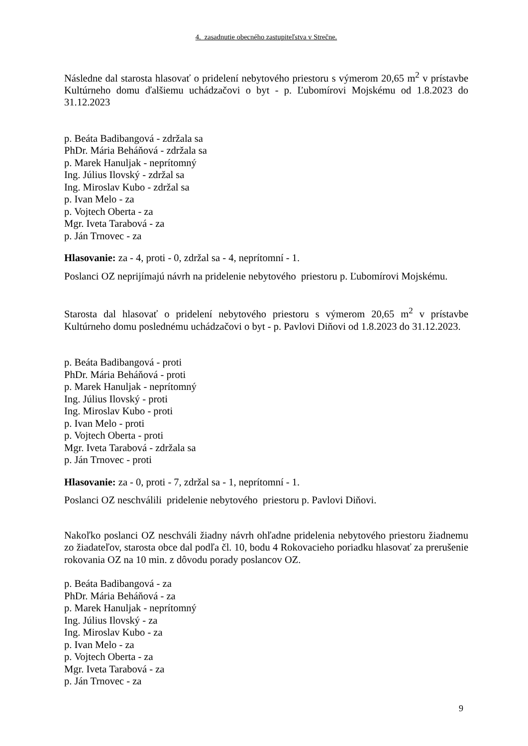4. zasadnutie obecného zastupiteľstva v Strečne.
Následne dal starosta hlasovať o pridelení nebytového priestoru s výmerom 20,65 m<sup>2</sup> v prístavbe Kultúrneho domu ďalšiemu uchádzačovi o byt - p. Ľubomírovi Mojskému od 1.8.2023 do 31.12.2023
p. Beáta Badibangová - zdržala sa
PhDr. Mária Beháňová - zdržala sa
p. Marek Hanuljak - neprítomný
Ing. Július Ilovský - zdržal sa
Ing. Miroslav Kubo - zdržal sa
p. Ivan Melo - za
p. Vojtech Oberta - za
Mgr. Iveta Tarabová - za
p. Ján Trnovec - za
Hlasovanie: za - 4, proti - 0, zdržal sa - 4, neprítomní - 1.
Poslanci OZ neprijímajú návrh na pridelenie nebytového priestoru p. Ľubomírovi Mojskému.
Starosta dal hlasovať o pridelení nebytového priestoru s výmerom 20,65 m<sup>2</sup> v prístavbe Kultúrneho domu poslednému uchádzačovi o byt - p. Pavlovi Diňovi od 1.8.2023 do 31.12.2023.
p. Beáta Badibangová - proti
PhDr. Mária Beháňová - proti
p. Marek Hanuljak - neprítomný
Ing. Július Ilovský - proti
Ing. Miroslav Kubo - proti
p. Ivan Melo - proti
p. Vojtech Oberta - proti
Mgr. Iveta Tarabová - zdržala sa
p. Ján Trnovec - proti
Hlasovanie: za - 0, proti - 7, zdržal sa - 1, neprítomní - 1.
Poslanci OZ neschválili pridelenie nebytového priestoru p. Pavlovi Diňovi.
Nakoľko poslanci OZ neschváli žiadny návrh ohľadne pridelenia nebytového priestoru žiadnemu zo žiadateľov, starosta obce dal podľa čl. 10, bodu 4 Rokovacieho poriadku hlasovať za prerušenie rokovania OZ na 10 min. z dôvodu porady poslancov OZ.
p. Beáta Badibangová - za
PhDr. Mária Beháňová - za
p. Marek Hanuljak - neprítomný
Ing. Július Ilovský - za
Ing. Miroslav Kubo - za
p. Ivan Melo - za
p. Vojtech Oberta - za
Mgr. Iveta Tarabová - za
p. Ján Trnovec - za
9